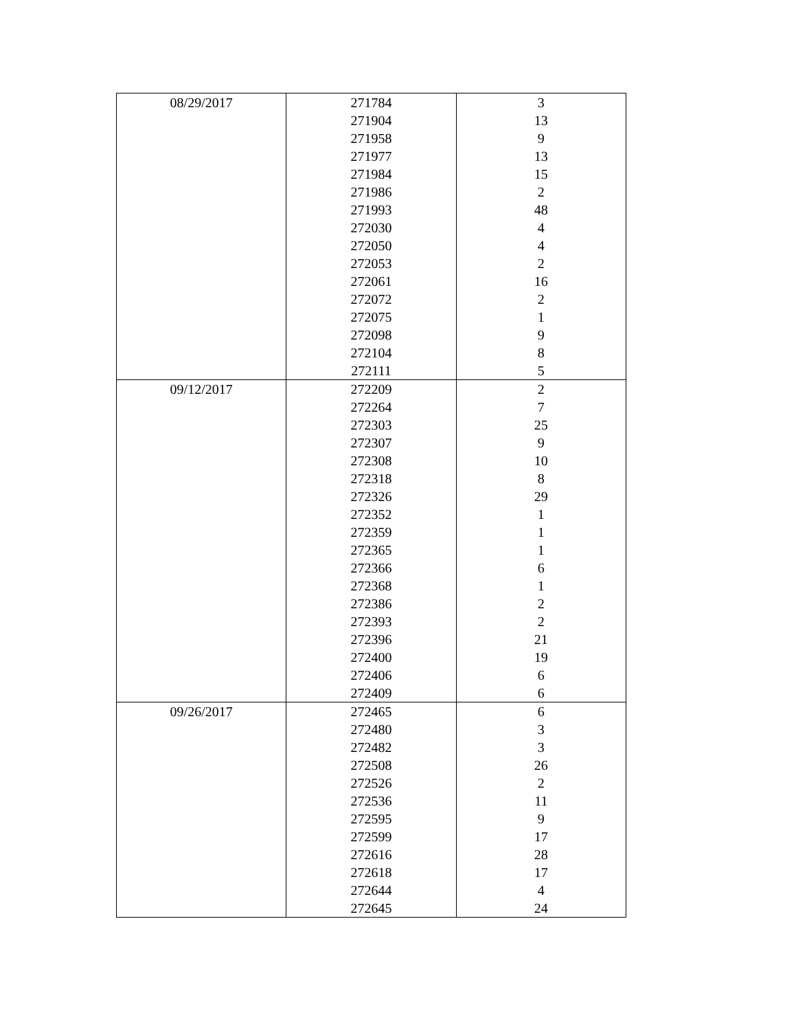| 08/29/2017 | 271784 | 3 |
| | 271904 | 13 |
| | 271958 | 9 |
| | 271977 | 13 |
| | 271984 | 15 |
| | 271986 | 2 |
| | 271993 | 48 |
| | 272030 | 4 |
| | 272050 | 4 |
| | 272053 | 2 |
| | 272061 | 16 |
| | 272072 | 2 |
| | 272075 | 1 |
| | 272098 | 9 |
| | 272104 | 8 |
| | 272111 | 5 |
| 09/12/2017 | 272209 | 2 |
| | 272264 | 7 |
| | 272303 | 25 |
| | 272307 | 9 |
| | 272308 | 10 |
| | 272318 | 8 |
| | 272326 | 29 |
| | 272352 | 1 |
| | 272359 | 1 |
| | 272365 | 1 |
| | 272366 | 6 |
| | 272368 | 1 |
| | 272386 | 2 |
| | 272393 | 2 |
| | 272396 | 21 |
| | 272400 | 19 |
| | 272406 | 6 |
| | 272409 | 6 |
| 09/26/2017 | 272465 | 6 |
| | 272480 | 3 |
| | 272482 | 3 |
| | 272508 | 26 |
| | 272526 | 2 |
| | 272536 | 11 |
| | 272595 | 9 |
| | 272599 | 17 |
| | 272616 | 28 |
| | 272618 | 17 |
| | 272644 | 4 |
| | 272645 | 24 |